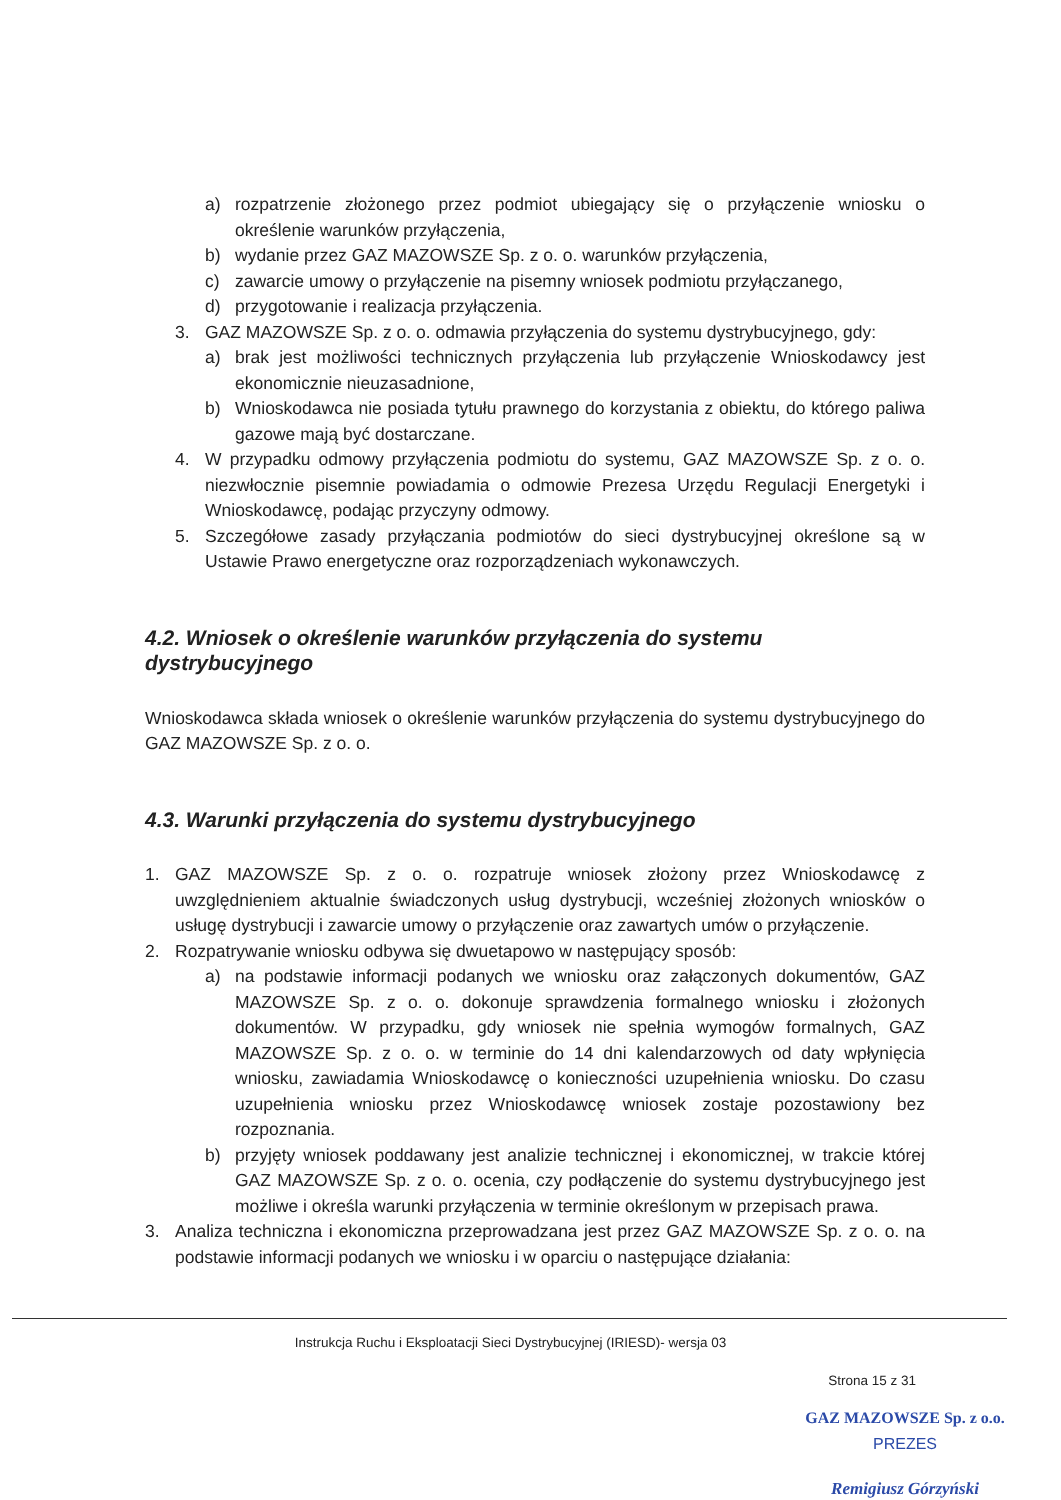a) rozpatrzenie złożonego przez podmiot ubiegający się o przyłączenie wniosku o określenie warunków przyłączenia,
b) wydanie przez GAZ MAZOWSZE Sp. z o. o. warunków przyłączenia,
c) zawarcie umowy o przyłączenie na pisemny wniosek podmiotu przyłączanego,
d) przygotowanie i realizacja przyłączenia.
3. GAZ MAZOWSZE Sp. z o. o. odmawia przyłączenia do systemu dystrybucyjnego, gdy:
a) brak jest możliwości technicznych przyłączenia lub przyłączenie Wnioskodawcy jest ekonomicznie nieuzasadnione,
b) Wnioskodawca nie posiada tytułu prawnego do korzystania z obiektu, do którego paliwa gazowe mają być dostarczane.
4. W przypadku odmowy przyłączenia podmiotu do systemu, GAZ MAZOWSZE Sp. z o. o. niezwłocznie pisemnie powiadamia o odmowie Prezesa Urzędu Regulacji Energetyki i Wnioskodawcę, podając przyczyny odmowy.
5. Szczegółowe zasady przyłączania podmiotów do sieci dystrybucyjnej określone są w Ustawie Prawo energetyczne oraz rozporządzeniach wykonawczych.
4.2. Wniosek o określenie warunków przyłączenia do systemu dystrybucyjnego
Wnioskodawca składa wniosek o określenie warunków przyłączenia do systemu dystrybucyjnego do GAZ MAZOWSZE Sp. z o. o.
4.3. Warunki przyłączenia do systemu dystrybucyjnego
1. GAZ MAZOWSZE Sp. z o. o. rozpatruje wniosek złożony przez Wnioskodawcę z uwzględnieniem aktualnie świadczonych usług dystrybucji, wcześniej złożonych wniosków o usługę dystrybucji i zawarcie umowy o przyłączenie oraz zawartych umów o przyłączenie.
2. Rozpatrywanie wniosku odbywa się dwuetapowo w następujący sposób:
a) na podstawie informacji podanych we wniosku oraz załączonych dokumentów, GAZ MAZOWSZE Sp. z o. o. dokonuje sprawdzenia formalnego wniosku i złożonych dokumentów. W przypadku, gdy wniosek nie spełnia wymogów formalnych, GAZ MAZOWSZE Sp. z o. o. w terminie do 14 dni kalendarzowych od daty wpłynięcia wniosku, zawiadamia Wnioskodawcę o konieczności uzupełnienia wniosku. Do czasu uzupełnienia wniosku przez Wnioskodawcę wniosek zostaje pozostawiony bez rozpoznania.
b) przyjęty wniosek poddawany jest analizie technicznej i ekonomicznej, w trakcie której GAZ MAZOWSZE Sp. z o. o. ocenia, czy podłączenie do systemu dystrybucyjnego jest możliwe i określa warunki przyłączenia w terminie określonym w przepisach prawa.
3. Analiza techniczna i ekonomiczna przeprowadzana jest przez GAZ MAZOWSZE Sp. z o. o. na podstawie informacji podanych we wniosku i w oparciu o następujące działania:
Instrukcja Ruchu i Eksploatacji Sieci Dystrybucyjnej (IRIESD)- wersja 03
Strona 15 z 31
GAZ MAZOWSZE Sp. z o.o.
PREZES
Remigiusz Górzyński